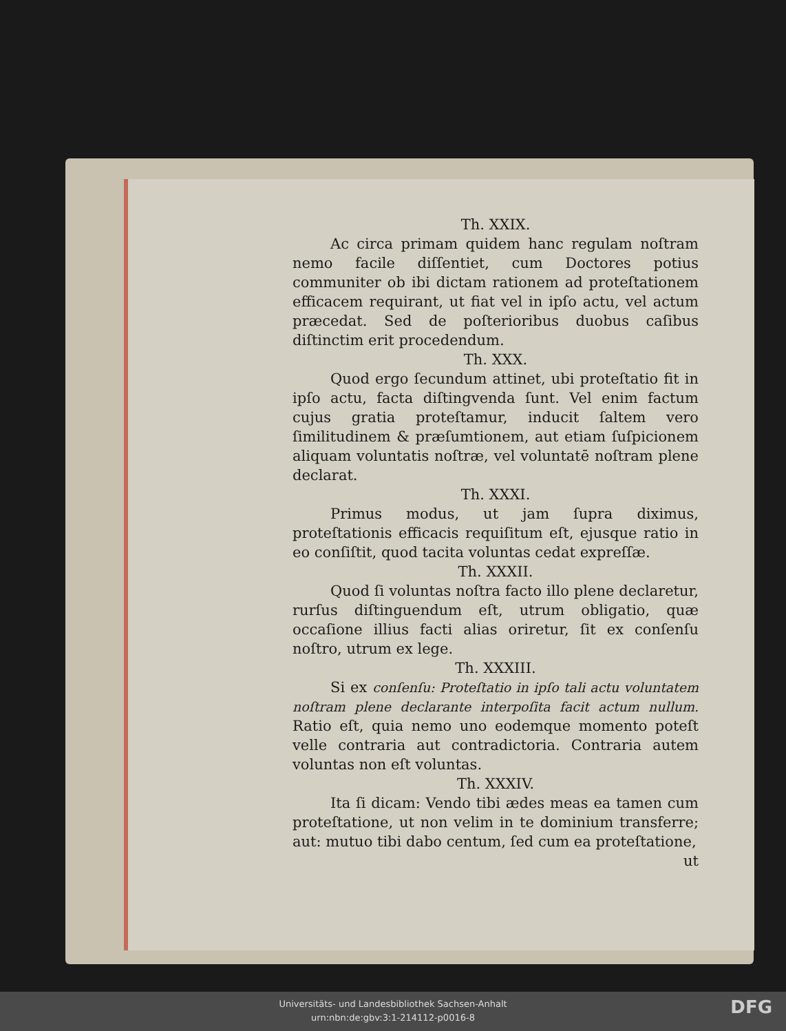Th. XXIX.
Ac circa primam quidem hanc regulam noſtram nemo facile diſſentiet, cum Doctores potius communiter ob ibi dictam rationem ad proteſtationem efficacem requirant, ut fiat vel in ipſo actu, vel actum præcedat. Sed de poſterioribus duobus caſibus diſtinctim erit procedendum.
Th. XXX.
Quod ergo ſecundum attinet, ubi proteſtatio fit in ipſo actu, facta diſtingvenda ſunt. Vel enim factum cujus gratia proteſtamur, inducit ſaltem vero ſimilitudinem & præſumtionem, aut etiam ſuſpicionem aliquam voluntatis noſtræ, vel voluntatē noſtram plene declarat.
Th. XXXI.
Primus modus, ut jam ſupra diximus, proteſtationis efficacis requiſitum eſt, ejusque ratio in eo conſiſtit, quod tacita voluntas cedat expreſſæ.
Th. XXXII.
Quod ſi voluntas noſtra facto illo plene declaretur, rurſus diſtinguendum eſt, utrum obligatio, quæ occaſione illius facti alias oriretur, ſit ex conſenſu noſtro, utrum ex lege.
Th. XXXIII.
Si ex conſenſu: Proteſtatio in ipſo tali actu voluntatem noſtram plene declarante interpoſita facit actum nullum. Ratio eſt, quia nemo uno eodemque momento poteſt velle contraria aut contradictoria. Contraria autem voluntas non eſt voluntas.
Th. XXXIV.
Ita ſi dicam: Vendo tibi ædes meas ea tamen cum proteſtatione, ut non velim in te dominium transferre; aut: mutuo tibi dabo centum, ſed cum ea proteſtatione,
ut
Universitäts- und Landesbibliothek Sachsen-Anhalt
urn:nbn:de:gbv:3:1-214112-p0016-8
DFG